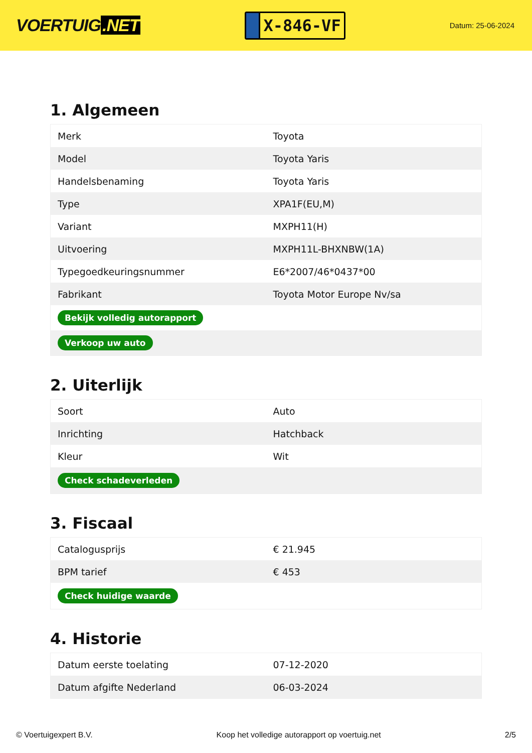VOERTUIG.NET
X-846-VF
Datum: 25-06-2024
1. Algemeen
| Merk | Toyota |
| Model | Toyota Yaris |
| Handelsbenaming | Toyota Yaris |
| Type | XPA1F(EU,M) |
| Variant | MXPH11(H) |
| Uitvoering | MXPH11L-BHXNBW(1A) |
| Typegoedkeuringsnummer | E6*2007/46*0437*00 |
| Fabrikant | Toyota Motor Europe Nv/sa |
| Bekijk volledig autorapport | |
| Verkoop uw auto | |
2. Uiterlijk
| Soort | Auto |
| Inrichting | Hatchback |
| Kleur | Wit |
| Check schadeverleden | |
3. Fiscaal
| Catalogusprijs | € 21.945 |
| BPM tarief | € 453 |
| Check huidige waarde | |
4. Historie
| Datum eerste toelating | 07-12-2020 |
| Datum afgifte Nederland | 06-03-2024 |
© Voertuigexpert B.V. Koop het volledige autorapport op voertuig.net 2/5